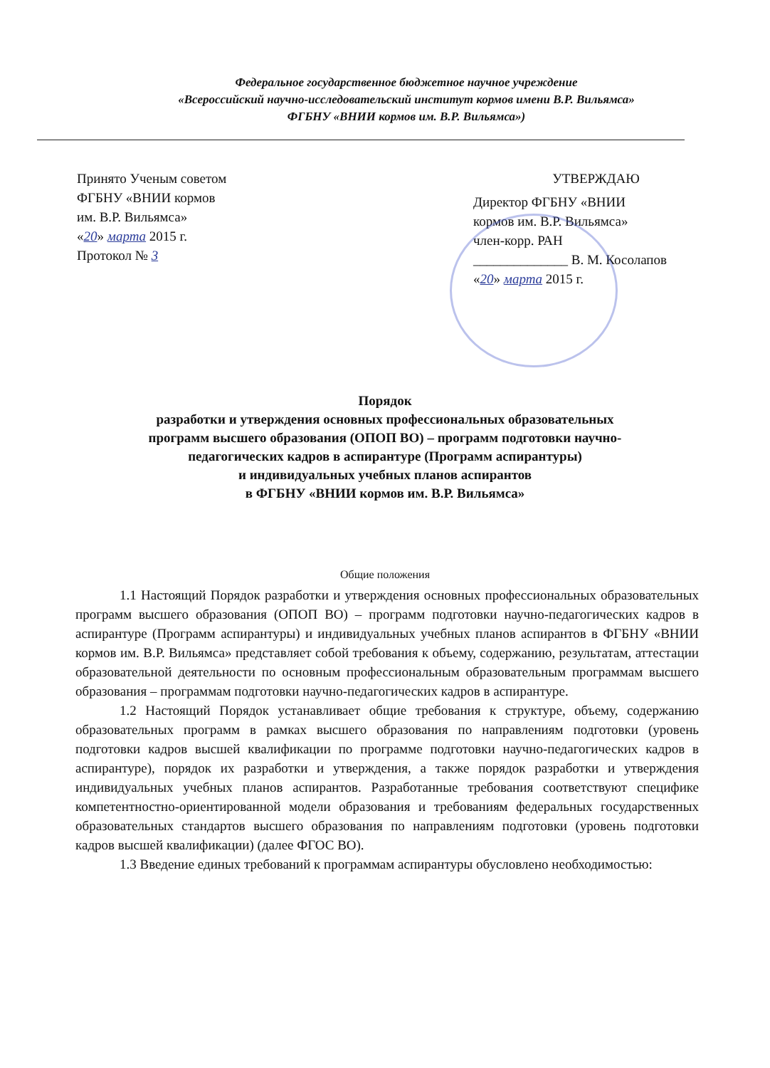Федеральное государственное бюджетное научное учреждение
«Всероссийский научно-исследовательский институт кормов имени В.Р. Вильямса»
ФГБНУ «ВНИИ кормов им. В.Р. Вильямса»)
Принято Ученым советом
ФГБНУ «ВНИИ кормов
им. В.Р. Вильямса»
«20» марта 2015 г.
Протокол № 3
УТВЕРЖДАЮ
Директор ФГБНУ «ВНИИ
кормов им. В.Р. Вильямса»
член-корр. РАН
______________ В. М. Косолапов
«20» марта 2015 г.
Порядок
разработки и утверждения основных профессиональных образовательных
программ высшего образования (ОПОП ВО) – программ подготовки научно-
педагогических кадров в аспирантуре (Программ аспирантуры)
и индивидуальных учебных планов аспирантов
в ФГБНУ «ВНИИ кормов им. В.Р. Вильямса»
Общие положения
1.1 Настоящий Порядок разработки и утверждения основных профессиональных образовательных программ высшего образования (ОПОП ВО) – программ подготовки научно-педагогических кадров в аспирантуре (Программ аспирантуры) и индивидуальных учебных планов аспирантов в ФГБНУ «ВНИИ кормов им. В.Р. Вильямса» представляет собой требования к объему, содержанию, результатам, аттестации образовательной деятельности по основным профессиональным образовательным программам высшего образования – программам подготовки научно-педагогических кадров в аспирантуре.
1.2 Настоящий Порядок устанавливает общие требования к структуре, объему, содержанию образовательных программ в рамках высшего образования по направлениям подготовки (уровень подготовки кадров высшей квалификации по программе подготовки научно-педагогических кадров в аспирантуре), порядок их разработки и утверждения, а также порядок разработки и утверждения индивидуальных учебных планов аспирантов. Разработанные требования соответствуют специфике компетентностно-ориентированной модели образования и требованиям федеральных государственных образовательных стандартов высшего образования по направлениям подготовки (уровень подготовки кадров высшей квалификации) (далее ФГОС ВО).
1.3 Введение единых требований к программам аспирантуры обусловлено необходимостью: